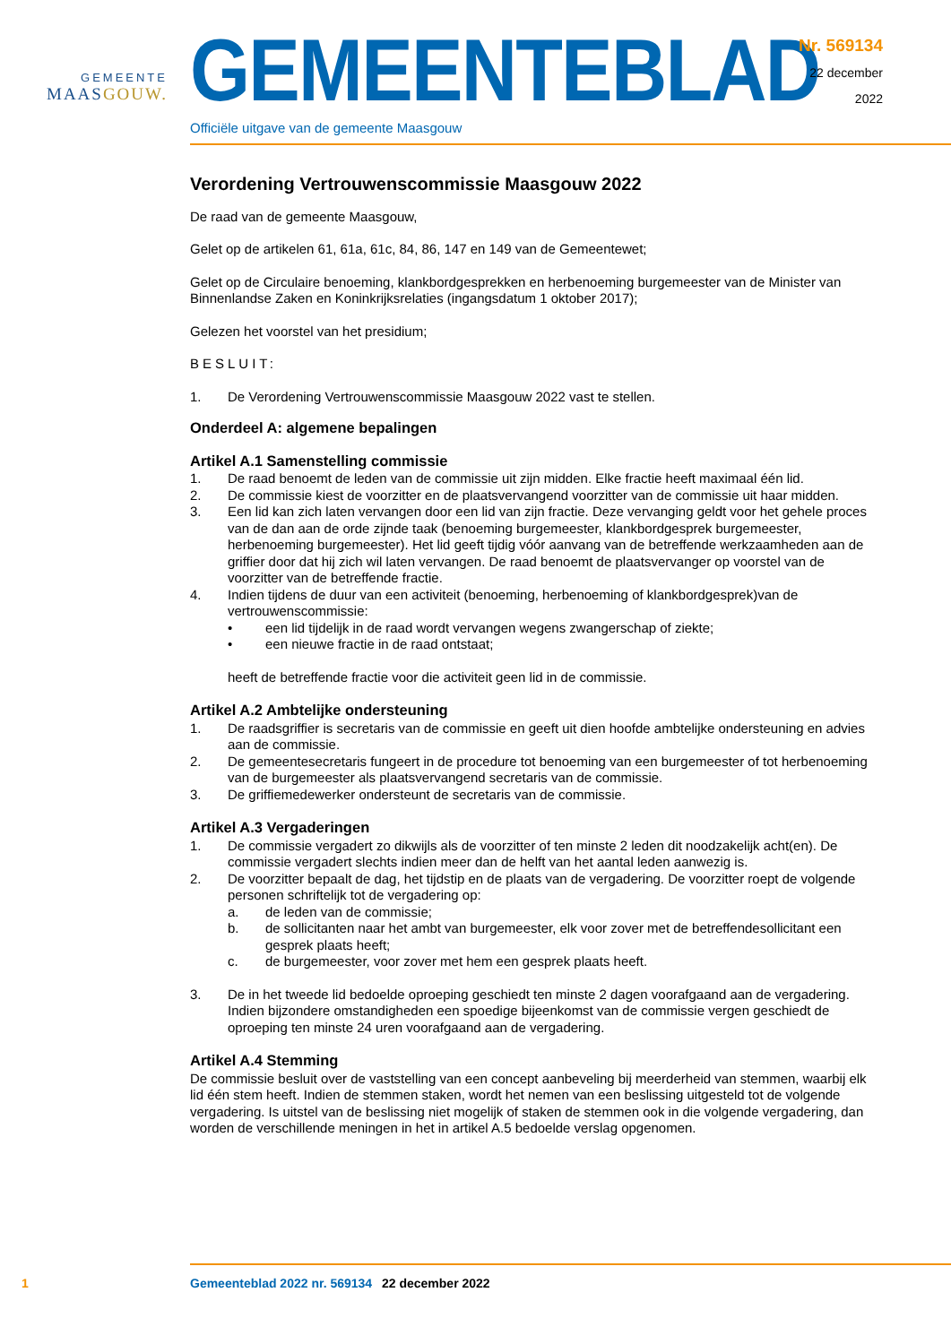GEMEENTE
MAASGOUW.
GEMEENTEBLAD
Officiële uitgave van de gemeente Maasgouw
Nr. 569134
22 december
2022
Verordening Vertrouwenscommissie Maasgouw 2022
De raad van de gemeente Maasgouw,
Gelet op de artikelen 61, 61a, 61c, 84, 86, 147 en 149 van de Gemeentewet;
Gelet op de Circulaire benoeming, klankbordgesprekken en herbenoeming burgemeester van de Minister van Binnenlandse Zaken en Koninkrijksrelaties (ingangsdatum 1 oktober 2017);
Gelezen het voorstel van het presidium;
BESLUIT:
1. De Verordening Vertrouwenscommissie Maasgouw 2022 vast te stellen.
Onderdeel A: algemene bepalingen
Artikel A.1 Samenstelling commissie
1. De raad benoemt de leden van de commissie uit zijn midden. Elke fractie heeft maximaal één lid.
2. De commissie kiest de voorzitter en de plaatsvervangend voorzitter van de commissie uit haar midden.
3. Een lid kan zich laten vervangen door een lid van zijn fractie. Deze vervanging geldt voor het gehele proces van de dan aan de orde zijnde taak (benoeming burgemeester, klankbordgesprek burgemeester, herbenoeming burgemeester). Het lid geeft tijdig vóór aanvang van de betreffende werkzaamheden aan de griffier door dat hij zich wil laten vervangen. De raad benoemt de plaatsvervanger op voorstel van de voorzitter van de betreffende fractie.
4. Indien tijdens de duur van een activiteit (benoeming, herbenoeming of klankbordgesprek)van de vertrouwenscommissie:
• een lid tijdelijk in de raad wordt vervangen wegens zwangerschap of ziekte;
• een nieuwe fractie in de raad ontstaat;
heeft de betreffende fractie voor die activiteit geen lid in de commissie.
Artikel A.2 Ambtelijke ondersteuning
1. De raadsgriffier is secretaris van de commissie en geeft uit dien hoofde ambtelijke ondersteuning en advies aan de commissie.
2. De gemeentesecretaris fungeert in de procedure tot benoeming van een burgemeester of tot herbenoeming van de burgemeester als plaatsvervangend secretaris van de commissie.
3. De griffiemedewerker ondersteunt de secretaris van de commissie.
Artikel A.3 Vergaderingen
1. De commissie vergadert zo dikwijls als de voorzitter of ten minste 2 leden dit noodzakelijk acht(en). De commissie vergadert slechts indien meer dan de helft van het aantal leden aanwezig is.
2. De voorzitter bepaalt de dag, het tijdstip en de plaats van de vergadering. De voorzitter roept de volgende personen schriftelijk tot de vergadering op:
a. de leden van de commissie;
b. de sollicitanten naar het ambt van burgemeester, elk voor zover met de betreffendesollicitant een gesprek plaats heeft;
c. de burgemeester, voor zover met hem een gesprek plaats heeft.
3. De in het tweede lid bedoelde oproeping geschiedt ten minste 2 dagen voorafgaand aan de vergadering. Indien bijzondere omstandigheden een spoedige bijeenkomst van de commissie vergen geschiedt de oproeping ten minste 24 uren voorafgaand aan de vergadering.
Artikel A.4 Stemming
De commissie besluit over de vaststelling van een concept aanbeveling bij meerderheid van stemmen, waarbij elk lid één stem heeft. Indien de stemmen staken, wordt het nemen van een beslissing uitgesteld tot de volgende vergadering. Is uitstel van de beslissing niet mogelijk of staken de stemmen ook in die volgende vergadering, dan worden de verschillende meningen in het in artikel A.5 bedoelde verslag opgenomen.
1 Gemeenteblad 2022 nr. 569134 22 december 2022